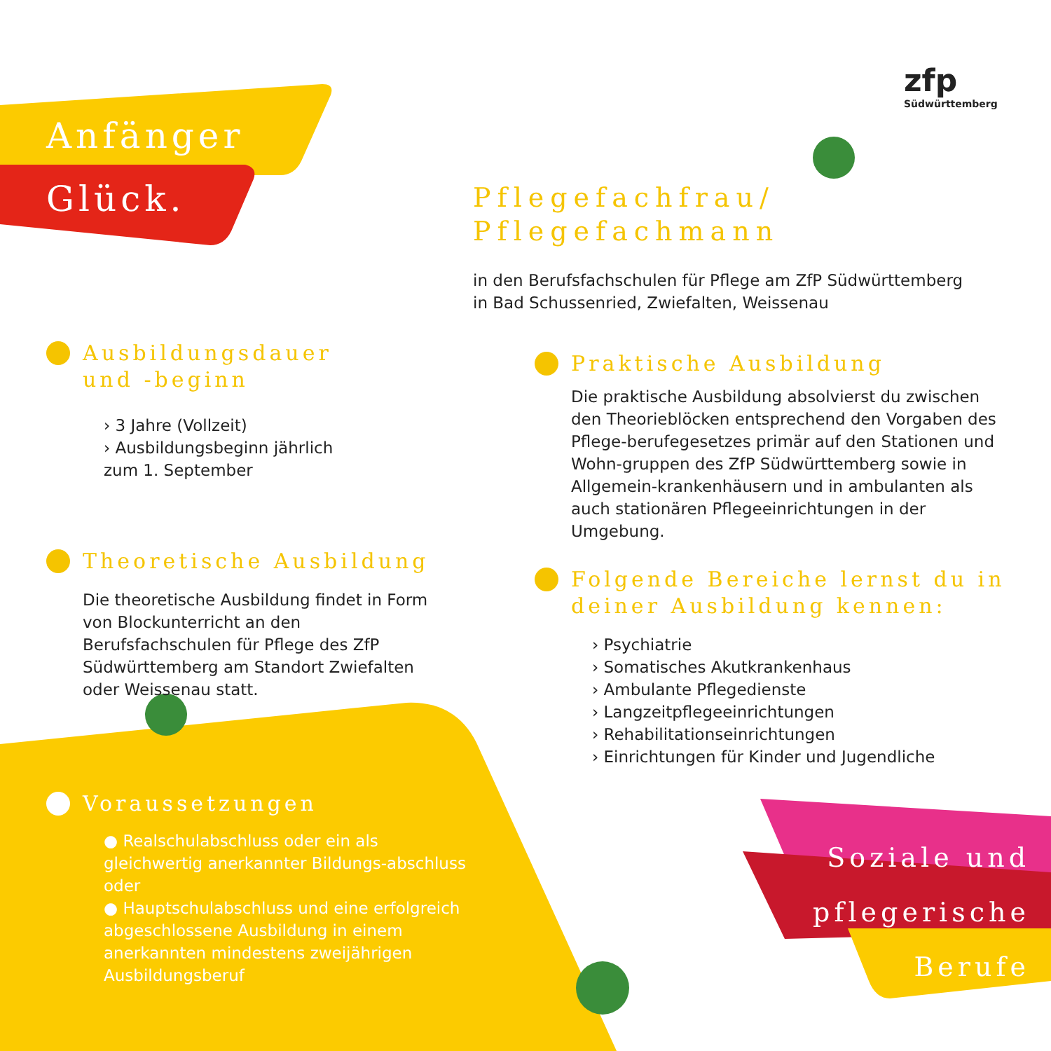zfp
Südwürttemberg
Anfänger
Glück.
Pflegefachfrau/
Pflegefachmann
in den Berufsfachschulen für Pflege am ZfP Südwürttemberg
in Bad Schussenried, Zwiefalten, Weissenau
Ausbildungsdauer
und -beginn
› 3 Jahre (Vollzeit)
› Ausbildungsbeginn jährlich
zum 1. September
Theoretische Ausbildung
Die theoretische Ausbildung findet in Form von Blockunterricht an den Berufsfachschulen für Pflege des ZfP Südwürttemberg am Standort Zwiefalten oder Weissenau statt.
Voraussetzungen
● Realschulabschluss oder ein als gleichwertig anerkannter Bildungs-abschluss oder
● Hauptschulabschluss und eine erfolgreich abgeschlossene Ausbildung in einem anerkannten mindestens zweijährigen Ausbildungsberuf
Praktische Ausbildung
Die praktische Ausbildung absolvierst du zwischen den Theorieblöcken entsprechend den Vorgaben des Pflege-berufegesetzes primär auf den Stationen und Wohn-gruppen des ZfP Südwürttemberg sowie in Allgemein-krankenhäusern und in ambulanten als auch stationären Pflegeeinrichtungen in der Umgebung.
Folgende Bereiche lernst du in deiner Ausbildung kennen:
› Psychiatrie
› Somatisches Akutkrankenhaus
› Ambulante Pflegedienste
› Langzeitpflegeeinrichtungen
› Rehabilitationseinrichtungen
› Einrichtungen für Kinder und Jugendliche
Soziale und
pflegerische
Berufe